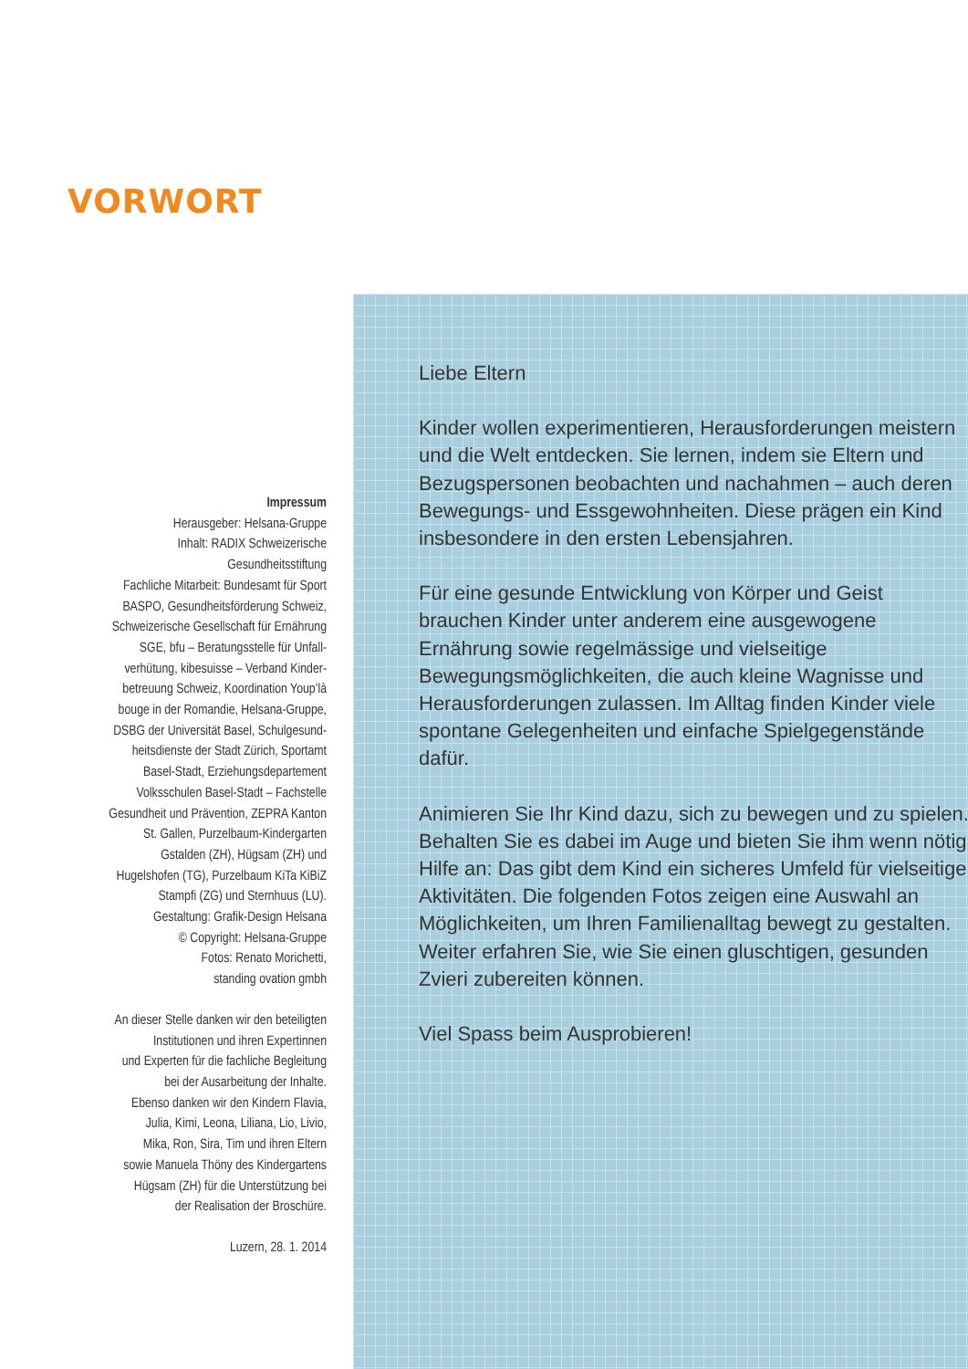VORWORT
Impressum
Herausgeber: Helsana-Gruppe
Inhalt: RADIX Schweizerische
Gesundheitsstiftung
Fachliche Mitarbeit: Bundesamt für Sport
BASPO, Gesundheitsförderung Schweiz,
Schweizerische Gesellschaft für Ernährung
SGE, bfu – Beratungsstelle für Unfall-
verhütung, kibesuisse – Verband Kinder-
betreuung Schweiz, Koordination Youp’là
bouge in der Romandie, Helsana-Gruppe,
DSBG der Universität Basel, Schulgesund-
heitsdienste der Stadt Zürich, Sportamt
Basel-Stadt, Erziehungsdepartement
Volksschulen Basel-Stadt – Fachstelle
Gesundheit und Prävention, ZEPRA Kanton
St. Gallen, Purzelbaum-Kindergarten
Gstalden (ZH), Hügsam (ZH) und
Hugelshofen (TG), Purzelbaum KiTa KiBiZ
Stampfi (ZG) und Sternhuus (LU).
Gestaltung: Grafik-Design Helsana
© Copyright: Helsana-Gruppe
Fotos: Renato Morichetti,
standing ovation gmbh
An dieser Stelle danken wir den beteiligten
Institutionen und ihren Expertinnen
und Experten für die fachliche Begleitung
bei der Ausarbeitung der Inhalte.
Ebenso danken wir den Kindern Flavia,
Julia, Kimi, Leona, Liliana, Lio, Livio,
Mika, Ron, Sira, Tim und ihren Eltern
sowie Manuela Thöny des Kindergartens
Hügsam (ZH) für die Unterstützung bei
der Realisation der Broschüre.
Luzern, 28. 1. 2014
Liebe Eltern
Kinder wollen experimentieren, Herausforderungen meistern und die Welt entdecken. Sie lernen, indem sie Eltern und Bezugspersonen beobachten und nachahmen – auch deren Bewegungs- und Ess­gewohnheiten. Diese prägen ein Kind insbesondere in den ersten Lebensjahren.
Für eine gesunde Entwicklung von Körper und Geist brauchen Kinder unter anderem eine ausgewogene Ernährung sowie regelmässige und vielseitige Bewegungsmöglichkeiten, die auch kleine Wagnisse und Herausforderungen zulassen. Im Alltag finden Kinder viele spontane Gelegenheiten und einfache Spielgegenstände dafür.
Animieren Sie Ihr Kind dazu, sich zu bewegen und zu spielen. Behalten Sie es dabei im Auge und bieten Sie ihm wenn nötig Hilfe an: Das gibt dem Kind ein sicheres Umfeld für vielseitige Aktivitäten. Die folgenden Fotos zeigen eine Auswahl an Möglichkeiten, um Ihren Familienalltag bewegt zu gestalten. Weiter erfahren Sie, wie Sie einen gluschtigen, gesunden Zvieri zubereiten können.
Viel Spass beim Ausprobieren!